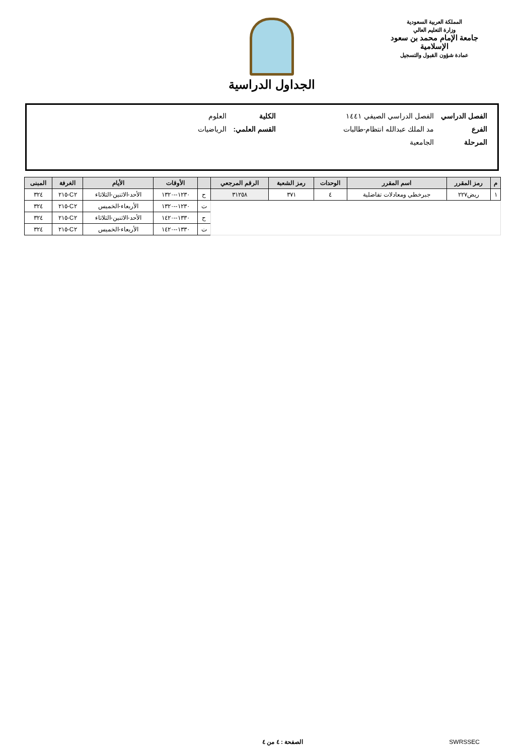المملكة العربية السعودية
وزارة التعليم العالي
جامعة الإمام محمد بن سعود الإسلامية
عمادة شؤون القبول والتسجيل
الجداول الدراسية
| الفصل الدراسي | الفصل الدراسي الصيفي ١٤٤١ | الكلية | العلوم |
| الفرع | مد الملك عبدالله انتظام-طالبات | القسم العلمي: | الرياضيات |
| المرحلة | الجامعية | | |
| م | رمز المقرر | اسم المقرر | الوحدات | رمز الشعبة | الرقم المرجعي | | الأوقات | الأيام | الغرفة | المبنى |
| --- | --- | --- | --- | --- | --- | --- | --- | --- | --- | --- |
| ١ | ريض٢٢٧ | جبرخطي ومعادلات تفاضلية | ٤ | ٣٧١ | ٣١٢٥٨ | ح | ١٢٣٠--١٣٢٠ | الأحد-الاثنين-الثلاثاء | C٢-٢١٥ | ٣٢٤ |
| | | | | | | ت | ١٢٣٠--١٣٢٠ | الأربعاء-الخميس | C٢-٢١٥ | ٣٢٤ |
| | | | | | | ح | ١٣٣٠--١٤٢٠ | الأحد-الاثنين-الثلاثاء | C٢-٢١٥ | ٣٢٤ |
| | | | | | | ت | ١٣٣٠--١٤٢٠ | الأربعاء-الخميس | C٢-٢١٥ | ٣٢٤ |
SWRSSEC الصفحة : ٤ من ٤